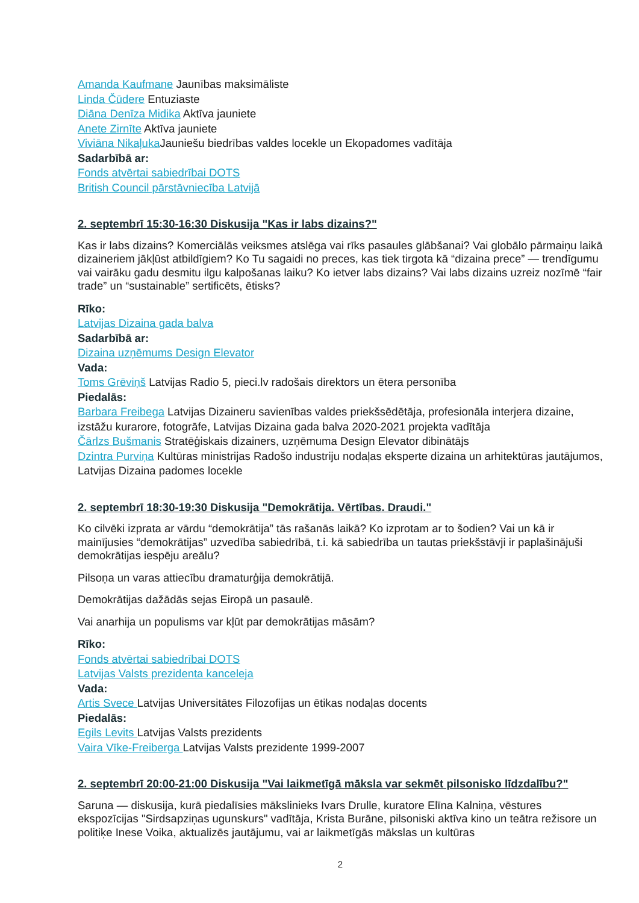Amanda Kaufmane Jaunības maksimāliste
Linda Čūdere Entuziaste
Diāna Denīza Midika Aktīva jauniete
Anete Zirnīte Aktīva jauniete
Viviāna Nikaļuka Jauniešu biedrības valdes locekle un Ekopadomes vadītāja
Sadarbībā ar:
Fonds atvērtai sabiedrībai DOTS
British Council pārstāvniecība Latvijā
2. septembrī 15:30-16:30 Diskusija "Kas ir labs dizains?"
Kas ir labs dizains? Komerciālās veiksmes atslēga vai rīks pasaules glābšanai? Vai globālo pārmaiņu laikā dizaineriem jākļūst atbildīgiem? Ko Tu sagaidi no preces, kas tiek tirgota kā “dizaina prece” — trendīgumu vai vairāku gadu desmitu ilgu kalpošanas laiku? Ko ietver labs dizains? Vai labs dizains uzreiz nozīmē “fair trade” un “sustainable” sertificēts, ētisks?
Rīko:
Latvijas Dizaina gada balva
Sadarbībā ar:
Dizaina uzņēmums Design Elevator
Vada:
Toms Grēviņš Latvijas Radio 5, pieci.lv radošais direktors un ētera personība
Piedalās:
Barbara Freibega Latvijas Dizaineru savienības valdes priekšsēdētāja, profesionāla interjera dizaine, izstāžu kurarore, fotogrāfe, Latvijas Dizaina gada balva 2020-2021 projekta vadītāja
Čārlzs Bušmanis Stratēģiskais dizainers, uzņēmuma Design Elevator dibinātājs
Dzintra Purviņa Kultūras ministrijas Radošo industriju nodaļas eksperte dizaina un arhitektūras jautājumos, Latvijas Dizaina padomes locekle
2. septembrī 18:30-19:30 Diskusija "Demokrātija. Vērtības. Draudi."
Ko cilvēki izprata ar vārdu “demokrātija” tās rašanās laikā? Ko izprotam ar to šodien? Vai un kā ir mainījusies “demokrātijas” uzvedība sabiedrībā, t.i. kā sabiedrība un tautas priekšstāvji ir paplašinājuši demokrātijas iespēju areālu?
Pilsoņa un varas attiecību dramaturģija demokrātijā.
Demokrātijas dažādās sejas Eiropā un pasaulē.
Vai anarhija un populisms var kļūt par demokrātijas māsām?
Rīko:
Fonds atvērtai sabiedrībai DOTS
Latvijas Valsts prezidenta kanceleja
Vada:
Artis Svece Latvijas Universitātes Filozofijas un ētikas nodaļas docents
Piedalās:
Egils Levits Latvijas Valsts prezidents
Vaira Vīke-Freiberga Latvijas Valsts prezidente 1999-2007
2. septembrī 20:00-21:00 Diskusija "Vai laikmetīgā māksla var sekmēt pilsonisko līdzdalību?"
Saruna — diskusija, kurā piedalīsies mākslinieks Ivars Drulle, kuratore Elīna Kalniņa, vēstures ekspozīcijas "Sirdsapziņas ugunskurs" vadītāja, Krista Burāne, pilsoniski aktīva kino un teātra režisore un politiķe Inese Voika, aktualizēs jautājumu, vai ar laikmetīgās mākslas un kultūras
2